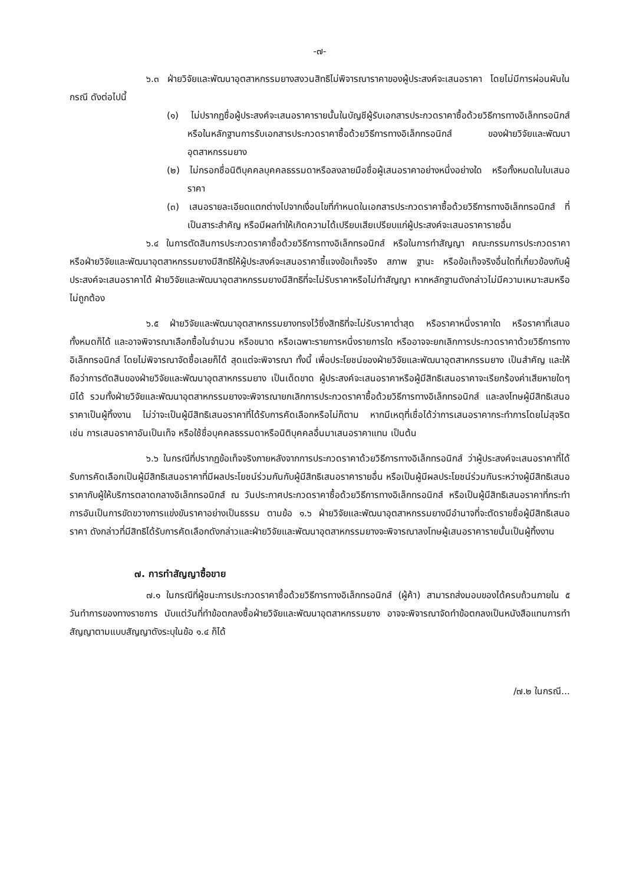-๗-
๖.๓ ฝ่ายวิจัยและพัฒนาอุตสาหกรรมยางสงวนสิทธิไม่พิจารณาราคาของผู้ประสงค์จะเสนอราคา โดยไม่มีการผ่อนผันในกรณี ดังต่อไปนี้
(๑) ไม่ปรากฏชื่อผู้ประสงค์จะเสนอราคารายนั้นในบัญชีผู้รับเอกสารประกวดราคาซื้อด้วยวิธีการทางอิเล็กทรอนิกส์ หรือในหลักฐานการรับเอกสารประกวดราคาซื้อด้วยวิธีการทางอิเล็กทรอนิกส์ ของฝ่ายวิจัยและพัฒนาอุตสาหกรรมยาง
(๒) ไม่กรอกชื่อนิติบุคคลบุคคลธรรมดาหรือลงลายมือชื่อผู้เสนอราคาอย่างหนึ่งอย่างใด หรือทั้งหมดในใบเสนอราคา
(๓) เสนอรายละเอียดแตกต่างไปจากเงื่อนไขที่กำหนดในเอกสารประกวดราคาซื้อด้วยวิธีการทางอิเล็กทรอนิกส์ ที่เป็นสาระสำคัญ หรือมีผลทำให้เกิดความได้เปรียบเสียเปรียบแก่ผู้ประสงค์จะเสนอราคารายอื่น
๖.๔ ในการตัดสินการประกวดราคาซื้อด้วยวิธีการทางอิเล็กทรอนิกส์ หรือในการทำสัญญา คณะกรรมการประกวดราคาหรือฝ่ายวิจัยและพัฒนาอุตสาหกรรมยางมีสิทธิให้ผู้ประสงค์จะเสนอราคาชี้แจงข้อเท็จจริง สภาพ ฐานะ หรือข้อเท็จจริงอื่นใดที่เกี่ยวข้องกับผู้ประสงค์จะเสนอราคาได้ ฝ่ายวิจัยและพัฒนาอุตสาหกรรมยางมีสิทธิที่จะไม่รับราคาหรือไม่ทำสัญญา หากหลักฐานดังกล่าวไม่มีความเหมาะสมหรือไม่ถูกต้อง
๖.๕ ฝ่ายวิจัยและพัฒนาอุตสาหกรรมยางทรงไว้ซึ่งสิทธิที่จะไม่รับราคาต่ำสุด หรือราคาหนึ่งราคาใด หรือราคาที่เสนอทั้งหมดก็ได้ และอาจพิจารณาเลือกซื้อในจำนวน หรือขนาด หรือเฉพาะรายการหนึ่งรายการใด หรืออาจจะยกเลิกการประกวดราคาด้วยวิธีการทางอิเล็กทรอนิกส์ โดยไม่พิจารณาจัดซื้อเลยก็ได้ สุดแต่จะพิจารณา ทั้งนี้ เพื่อประโยชน์ของฝ่ายวิจัยและพัฒนาอุตสาหกรรมยาง เป็นสำคัญ และให้ถือว่าการตัดสินของฝ่ายวิจัยและพัฒนาอุตสาหกรรมยาง เป็นเด็ดขาด ผู้ประสงค์จะเสนอราคาหรือผู้มีสิทธิเสนอราคาจะเรียกร้องค่าเสียหายใดๆ มิได้ รวมทั้งฝ่ายวิจัยและพัฒนาอุตสาหกรรมยางจะพิจารณายกเลิกการประกวดราคาซื้อด้วยวิธีการทางอิเล็กทรอนิกส์ และลงโทษผู้มีสิทธิเสนอราคาเป็นผู้ทิ้งงาน ไม่ว่าจะเป็นผู้มีสิทธิเสนอราคาที่ได้รับการคัดเลือกหรือไม่ก็ตาม หากมีเหตุที่เชื่อได้ว่าการเสนอราคากระทำการโดยไม่สุจริต เช่น การเสนอราคาอันเป็นเท็จ หรือใช้ชื่อบุคคลธรรมดาหรือนิติบุคคลอื่นมาเสนอราคาแทน เป็นต้น
๖.๖ ในกรณีที่ปรากฏข้อเท็จจริงภายหลังจากการประกวดราคาด้วยวิธีการทางอิเล็กทรอนิกส์ ว่าผู้ประสงค์จะเสนอราคาที่ได้รับการคัดเลือกเป็นผู้มีสิทธิเสนอราคาที่มีผลประโยชน์ร่วมกันกับผู้มีสิทธิเสนอราคารายอื่น หรือเป็นผู้มีผลประโยชน์ร่วมกันระหว่างผู้มีสิทธิเสนอราคากับผู้ให้บริการตลาดกลางอิเล็กทรอนิกส์ ณ วันประกาศประกวดราคาซื้อด้วยวิธีการทางอิเล็กทรอนิกส์ หรือเป็นผู้มีสิทธิเสนอราคาที่กระทำการอันเป็นการขัดขวางการแข่งขันราคาอย่างเป็นธรรม ตามข้อ ๑.๖ ฝ่ายวิจัยและพัฒนาอุตสาหกรรมยางมีอำนาจที่จะตัดรายชื่อผู้มีสิทธิเสนอราคา ดังกล่าวที่มีสิทธิได้รับการคัดเลือกดังกล่าวและฝ่ายวิจัยและพัฒนาอุตสาหกรรมยางจะพิจารณาลงโทษผู้เสนอราคารายนั้นเป็นผู้ทิ้งงาน
๗. การทำสัญญาซื้อขาย
๗.๑ ในกรณีที่ผู้ชนะการประกวดราคาซื้อด้วยวิธีการทางอิเล็กทรอนิกส์ (ผู้ค้า) สามารถส่งมอบของได้ครบถ้วนภายใน ๕ วันทำการของทางราชการ นับแต่วันที่ทำข้อตกลงซื้อฝ่ายวิจัยและพัฒนาอุตสาหกรรมยาง อาจจะพิจารณาจัดทำข้อตกลงเป็นหนังสือแทนการทำสัญญาตามแบบสัญญาดังระบุในข้อ ๑.๔ ก็ได้
/๗.๒ ในกรณี...